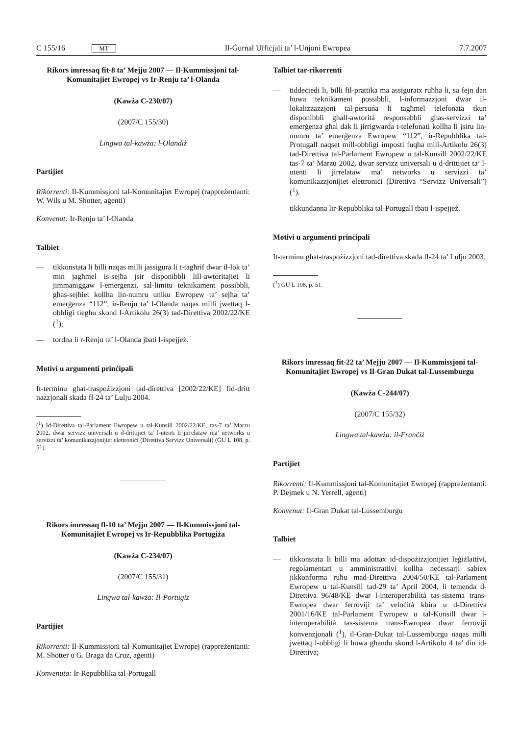C 155/16 MT Il-Ġurnal Uffiċjali ta’ l-Unjoni Ewropea 7.7.2007
Rikors imressaq fit-8 ta’ Mejju 2007 — Il-Kummissjoni tal-Komunitajiet Ewropej vs Ir-Renju ta’ l-Olanda
(Kawża C-230/07)
(2007/C 155/30)
Lingwa tal-kawża: l-Olandiż
Partijiet
Rikorrenti: Il-Kummissjoni tal-Komunitajiet Ewropej (rappreżentanti: W. Wils u M. Shotter, aġenti)
Konvenut: Ir-Renju ta’ l-Olanda
Talbiet
— tikkonstata li billi naqas milli jassigura li t-tagħrif dwar il-lok ta’ min jagħmel is-sejħa jsir disponibbli lill-awtoritajiet li jimmaniġġaw l-emerġenzi, sal-limitu teknikament possibbli, għas-sejħiet kollha lin-numru uniku Ewropew ta’ sejħa ta’ emerġenza “112”, ir-Renju ta’ l-Olanda naqas milli jwettaq l-obbligi tiegħu skond l-Artikolu 26(3) tad-Direttiva 2002/22/KE (<sup>1</sup>);
— tordna li r-Renju ta’ l-Olanda jbati l-ispejjeż.
Motivi u argumenti prinċipali
It-terminu għat-traspożizzjoni tad-direttiva [2002/22/KE] fid-dritt nazzjonali skada fl-24 ta’ Lulju 2004.
(<sup>1</sup>) Id-Direttiva tal-Parlament Ewropew u tal-Kunsill 2002/22/KE, tas-7 ta’ Marzu 2002, dwar servizz universali u d-drittijiet ta’ l-utenti li jirrelataw ma’ networks u servizzi ta’ komunikazzjonijiet elettroniċi (Direttiva Servizz Universali) (ĠU L 108, p. 51).
Rikors imressaq fl-10 ta’ Mejju 2007 — Il-Kummissjoni tal-Komunitajiet Ewropej vs Ir-Repubblika Portugiża
(Kawża C-234/07)
(2007/C 155/31)
Lingwa tal-kawża: Il-Portugiż
Partijiet
Rikorrenti: Il-Kummissjoni tal-Komunitajiet Ewropej (rappreżentanti: M. Shotter u G. Braga da Cruz, aġenti)
Konvenuta: Ir-Repubblika tal-Portugall
Talbiet tar-rikorrenti
— tiddeċiedi li, billi fil-prattika ma assiguratx ruħha li, sa fejn dan huwa teknikament possibbli, l-informazzjoni dwar il-lokalizzazzjoni tal-persuna li tagħmel telefonata tkun disponibbli għall-awtorità responsabbli għas-servizzi ta’ emerġenza għal dak li jirrigwarda t-telefonati kollha li jsiru lin-numru ta’ emerġenza Ewropew “112”, ir-Repubblika tal-Protugall naqset mill-obbligi imposti fuqha mill-Artikolu 26(3) tad-Direttiva tal-Parlament Ewropew u tal-Kunsill 2002/22/KE tas-7 ta’ Marzu 2002, dwar servizz universali u d-drittijiet ta’ l-utenti li jirrelataw ma’ networks u servizzi ta’ komunikazzjonijiet elettroniċi (Direttiva “Servizz Universali”) (<sup>1</sup>).
— tikkundanna lir-Repubblika tal-Portugall tbati l-ispejjeż.
Motivi u argumenti prinċipali
It-terminu għat-traspożizzjoni tad-direttiva skada fl-24 ta’ Lulju 2003.
(<sup>1</sup>) ĠU L 108, p. 51.
Rikors imressaq fit-22 ta’ Mejju 2007 — Il-Kummissjoni tal-Komunitajiet Ewropej vs Il-Gran Dukat tal-Lussemburgu
(Kawża C-244/07)
(2007/C 155/32)
Lingwa tal-kawża: il-Franċiż
Partijiet
Rikorrenti: Il-Kummissjoni tal-Komunitajiet Ewropej (rappreżentanti: P. Dejmek u N. Yerrell, aġenti)
Konvenut: Il-Gran Dukat tal-Lussemburgu
Talbiet
— tikkonstata li billi ma adottax id-dispożizzjonijiet leġiżlattivi, regolamentari u amministrattivi kollha neċessarji sabiex jikkonforma ruħu mad-Direttiva 2004/50/KE tal-Parlament Ewropew u tal-Kunsill tad-29 ta’ April 2004, li temenda d-Direttiva 96/48/KE dwar l-interoperabilità tas-sistema trans-Ewropea dwar ferroviji ta’ veloċità kbira u d-Direttiva 2001/16/KE tal-Parlament Ewropew u tal-Kunsill dwar l-interoperabilità tas-sistema trans-Ewropea dwar ferroviji konvenzjonali (<sup>1</sup>), il-Gran-Dukat tal-Lussemburgu naqas milli jwettaq l-obbligi li huwa għandu skond l-Artikolu 4 ta’ din id-Direttiva;